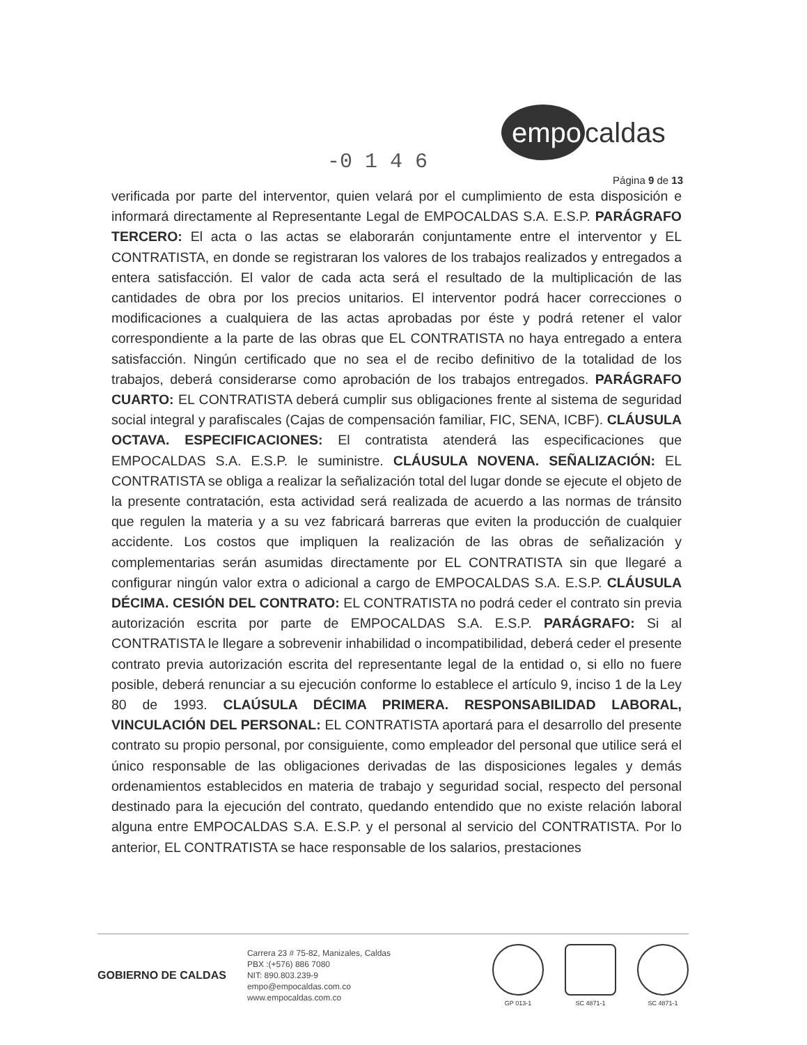empo caldas
-0 1 4 6
Página 9 de 13
verificada por parte del interventor, quien velará por el cumplimiento de esta disposición e informará directamente al Representante Legal de EMPOCALDAS S.A. E.S.P. PARÁGRAFO TERCERO: El acta o las actas se elaborarán conjuntamente entre el interventor y EL CONTRATISTA, en donde se registraran los valores de los trabajos realizados y entregados a entera satisfacción. El valor de cada acta será el resultado de la multiplicación de las cantidades de obra por los precios unitarios. El interventor podrá hacer correcciones o modificaciones a cualquiera de las actas aprobadas por éste y podrá retener el valor correspondiente a la parte de las obras que EL CONTRATISTA no haya entregado a entera satisfacción. Ningún certificado que no sea el de recibo definitivo de la totalidad de los trabajos, deberá considerarse como aprobación de los trabajos entregados. PARÁGRAFO CUARTO: EL CONTRATISTA deberá cumplir sus obligaciones frente al sistema de seguridad social integral y parafiscales (Cajas de compensación familiar, FIC, SENA, ICBF). CLÁUSULA OCTAVA. ESPECIFICACIONES: El contratista atenderá las especificaciones que EMPOCALDAS S.A. E.S.P. le suministre. CLÁUSULA NOVENA. SEÑALIZACIÓN: EL CONTRATISTA se obliga a realizar la señalización total del lugar donde se ejecute el objeto de la presente contratación, esta actividad será realizada de acuerdo a las normas de tránsito que regulen la materia y a su vez fabricará barreras que eviten la producción de cualquier accidente. Los costos que impliquen la realización de las obras de señalización y complementarias serán asumidas directamente por EL CONTRATISTA sin que llegaré a configurar ningún valor extra o adicional a cargo de EMPOCALDAS S.A. E.S.P. CLÁUSULA DÉCIMA. CESIÓN DEL CONTRATO: EL CONTRATISTA no podrá ceder el contrato sin previa autorización escrita por parte de EMPOCALDAS S.A. E.S.P. PARÁGRAFO: Si al CONTRATISTA le llegare a sobrevenir inhabilidad o incompatibilidad, deberá ceder el presente contrato previa autorización escrita del representante legal de la entidad o, si ello no fuere posible, deberá renunciar a su ejecución conforme lo establece el artículo 9, inciso 1 de la Ley 80 de 1993. CLAÚSULA DÉCIMA PRIMERA. RESPONSABILIDAD LABORAL, VINCULACIÓN DEL PERSONAL: EL CONTRATISTA aportará para el desarrollo del presente contrato su propio personal, por consiguiente, como empleador del personal que utilice será el único responsable de las obligaciones derivadas de las disposiciones legales y demás ordenamientos establecidos en materia de trabajo y seguridad social, respecto del personal destinado para la ejecución del contrato, quedando entendido que no existe relación laboral alguna entre EMPOCALDAS S.A. E.S.P. y el personal al servicio del CONTRATISTA. Por lo anterior, EL CONTRATISTA se hace responsable de los salarios, prestaciones
GOBIERNO DE CALDAS
Carrera 23 # 75-82, Manizales, Caldas
PBX :(+576) 886 7080
NIT: 890.803.239-9
empo@empocaldas.com.co
www.empocaldas.com.co
GP 013-1 SC 4871-1 SC 4871-1